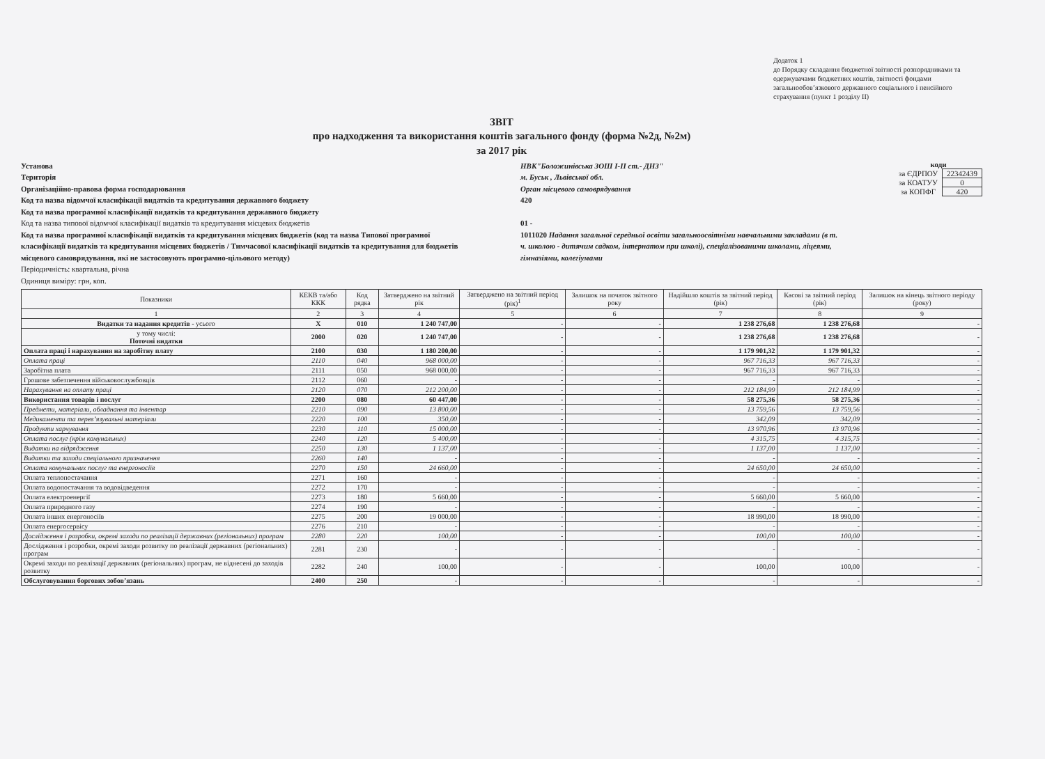Додаток 1
до Порядку складання бюджетної звітності розпорядниками та одержувачами бюджетних коштів, звітності фондами загальнообов’язкового державного соціального і пенсійного страхування (пункт 1 розділу II)
ЗВІТ
про надходження та використання коштів загального фонду (форма №2д, №2м)
за 2017 рік
Установа
Територія
Організаційно-правова форма господарювання
Код та назва відомчої класифікації видатків та кредитування державного бюджету
Код та назва програмної класифікації видатків та кредитування державного бюджету
Код та назва типової відомчої класифікації видатків та кредитування місцевих бюджетів
Код та назва програмної класифікації видатків та кредитування місцевих бюджетів (код та назва Типової програмної класифікації видатків та кредитування місцевих бюджетів / Тимчасової класифікації видатків та кредитування для бюджетів місцевого самоврядування, які не застосовують програмно-цільового методу)
Періодичність: квартальна, річна
Одиниця виміру: грн, коп.
НВК"Боложинівська ЗОШ І-ІІ ст.- ДНЗ"
м. Буськ , Львівської обл.
Орган місцевого самоврядування
420
01 -
1011020 Надання загальної середньої освіти загальноосвітніми навчальними закладами (в т. ч. школою - дитячим садком, інтернатом при школі), спеціалізованими школами, ліцеями, гімназіями, колегіумами
коди
| за ЄДРПОУ | 22342439 |
| за КОАТУУ | 0 |
| за КОПФГ | 420 |
| Показники | КЕКВ та/або ККК | Код рядка | Затверджено на звітний рік | Затверджено на звітний період (рік)<sup>1</sup> | Залишок на початок звітного року | Надійшло коштів за звітний період (рік) | Касові за звітний період (рік) | Залишок на кінець звітного періоду (року) |
| --- | --- | --- | --- | --- | --- | --- | --- | --- |
| 1 | 2 | 3 | 4 | 5 | 6 | 7 | 8 | 9 |
| Видатки та надання кредитів - усього | X | 010 | 1 240 747,00 | - | - | 1 238 276,68 | 1 238 276,68 | - |
| у тому числі: Поточні видатки | 2000 | 020 | 1 240 747,00 | - | - | 1 238 276,68 | 1 238 276,68 | - |
| Оплата праці і нарахування на заробітну плату | 2100 | 030 | 1 180 200,00 | - | - | 1 179 901,32 | 1 179 901,32 | - |
| Оплата праці | 2110 | 040 | 968 000,00 | - | - | 967 716,33 | 967 716,33 | - |
| Заробітна плата | 2111 | 050 | 968 000,00 | - | - | 967 716,33 | 967 716,33 | - |
| Грошове забезпечення військовослужбовців | 2112 | 060 | - | - | - | - | - | - |
| Нарахування на оплату праці | 2120 | 070 | 212 200,00 | - | - | 212 184,99 | 212 184,99 | - |
| Використання товарів і послуг | 2200 | 080 | 60 447,00 | - | - | 58 275,36 | 58 275,36 | - |
| Предмети, матеріали, обладнання та інвентар | 2210 | 090 | 13 800,00 | - | - | 13 759,56 | 13 759,56 | - |
| Медикаменти та перев’язувальні матеріали | 2220 | 100 | 350,00 | - | - | 342,09 | 342,09 | - |
| Продукти харчування | 2230 | 110 | 15 000,00 | - | - | 13 970,96 | 13 970,96 | - |
| Оплата послуг (крім комунальних) | 2240 | 120 | 5 400,00 | - | - | 4 315,75 | 4 315,75 | - |
| Видатки на відрядження | 2250 | 130 | 1 137,00 | - | - | 1 137,00 | 1 137,00 | - |
| Видатки та заходи спеціального призначення | 2260 | 140 | - | - | - | - | - | - |
| Оплата комунальних послуг та енергоносіїв | 2270 | 150 | 24 660,00 | - | - | 24 650,00 | 24 650,00 | - |
| Оплата теплопостачання | 2271 | 160 | - | - | - | - | - | - |
| Оплата водопостачання та водовідведення | 2272 | 170 | - | - | - | - | - | - |
| Оплата електроенергії | 2273 | 180 | 5 660,00 | - | - | 5 660,00 | 5 660,00 | - |
| Оплата природного газу | 2274 | 190 | - | - | - | - | - | - |
| Оплата інших енергоносіїв | 2275 | 200 | 19 000,00 | - | - | 18 990,00 | 18 990,00 | - |
| Оплата енергосервісу | 2276 | 210 | - | - | - | - | - | - |
| Дослідження і розробки, окремі заходи по реалізації державних (регіональних) програм | 2280 | 220 | 100,00 | - | - | 100,00 | 100,00 | - |
| Дослідження і розробки, окремі заходи розвитку по реалізації державних (регіональних) програм | 2281 | 230 | - | - | - | - | - | - |
| Окремі заходи по реалізації державних (регіональних) програм, не віднесені до заходів розвитку | 2282 | 240 | 100,00 | - | - | 100,00 | 100,00 | - |
| Обслуговування боргових зобов’язань | 2400 | 250 | - | - | - | - | - | - |